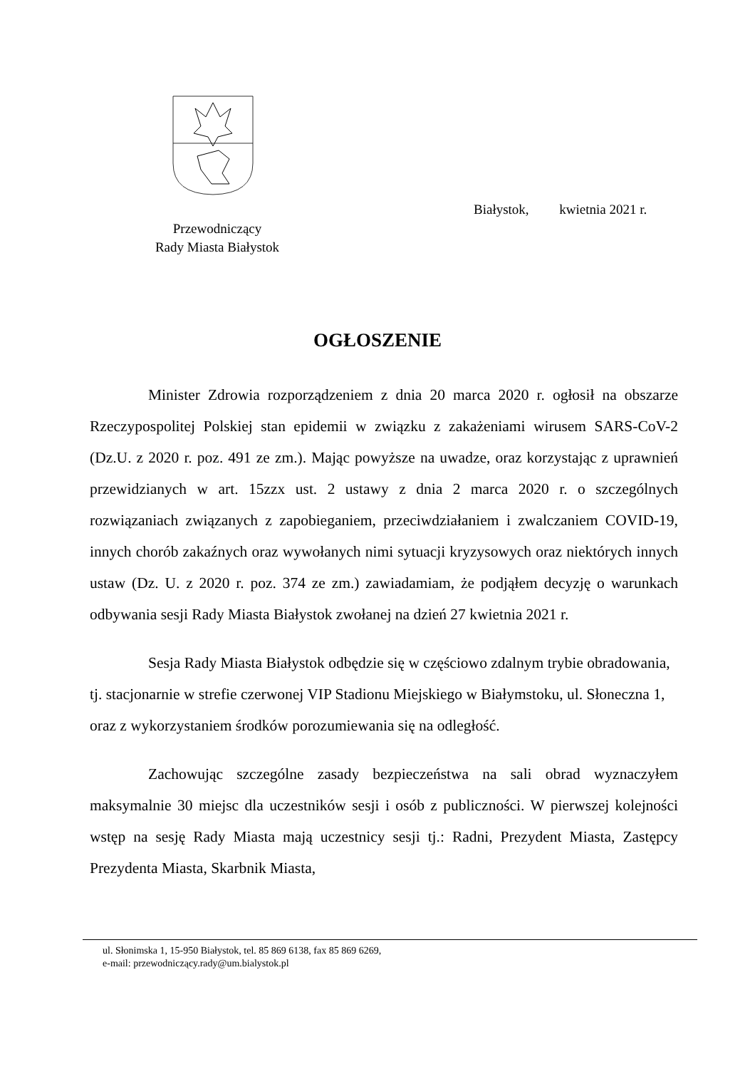Białystok, kwietnia 2021 r.
Przewodniczący
Rady Miasta Białystok
OGŁOSZENIE
Minister Zdrowia rozporządzeniem z dnia 20 marca 2020 r. ogłosił na obszarze Rzeczypospolitej Polskiej stan epidemii w związku z zakażeniami wirusem SARS-CoV-2 (Dz.U. z 2020 r. poz. 491 ze zm.). Mając powyższe na uwadze, oraz korzystając z uprawnień przewidzianych w art. 15zzx ust. 2 ustawy z dnia 2 marca 2020 r. o szczególnych rozwiązaniach związanych z zapobieganiem, przeciwdziałaniem i zwalczaniem COVID-19, innych chorób zakaźnych oraz wywołanych nimi sytuacji kryzysowych oraz niektórych innych ustaw (Dz. U. z 2020 r. poz. 374 ze zm.) zawiadamiam, że podjąłem decyzję o warunkach odbywania sesji Rady Miasta Białystok zwołanej na dzień 27 kwietnia 2021 r.
Sesja Rady Miasta Białystok odbędzie się w częściowo zdalnym trybie obradowania, tj. stacjonarnie w strefie czerwonej VIP Stadionu Miejskiego w Białymstoku, ul. Słoneczna 1, oraz z wykorzystaniem środków porozumiewania się na odległość.
Zachowując szczególne zasady bezpieczeństwa na sali obrad wyznaczyłem maksymalnie 30 miejsc dla uczestników sesji i osób z publiczności. W pierwszej kolejności wstęp na sesję Rady Miasta mają uczestnicy sesji tj.: Radni, Prezydent Miasta, Zastępcy Prezydenta Miasta, Skarbnik Miasta,
ul. Słonimska 1, 15-950 Białystok, tel. 85 869 6138, fax 85 869 6269,
e-mail: przewodniczący.rady@um.bialystok.pl